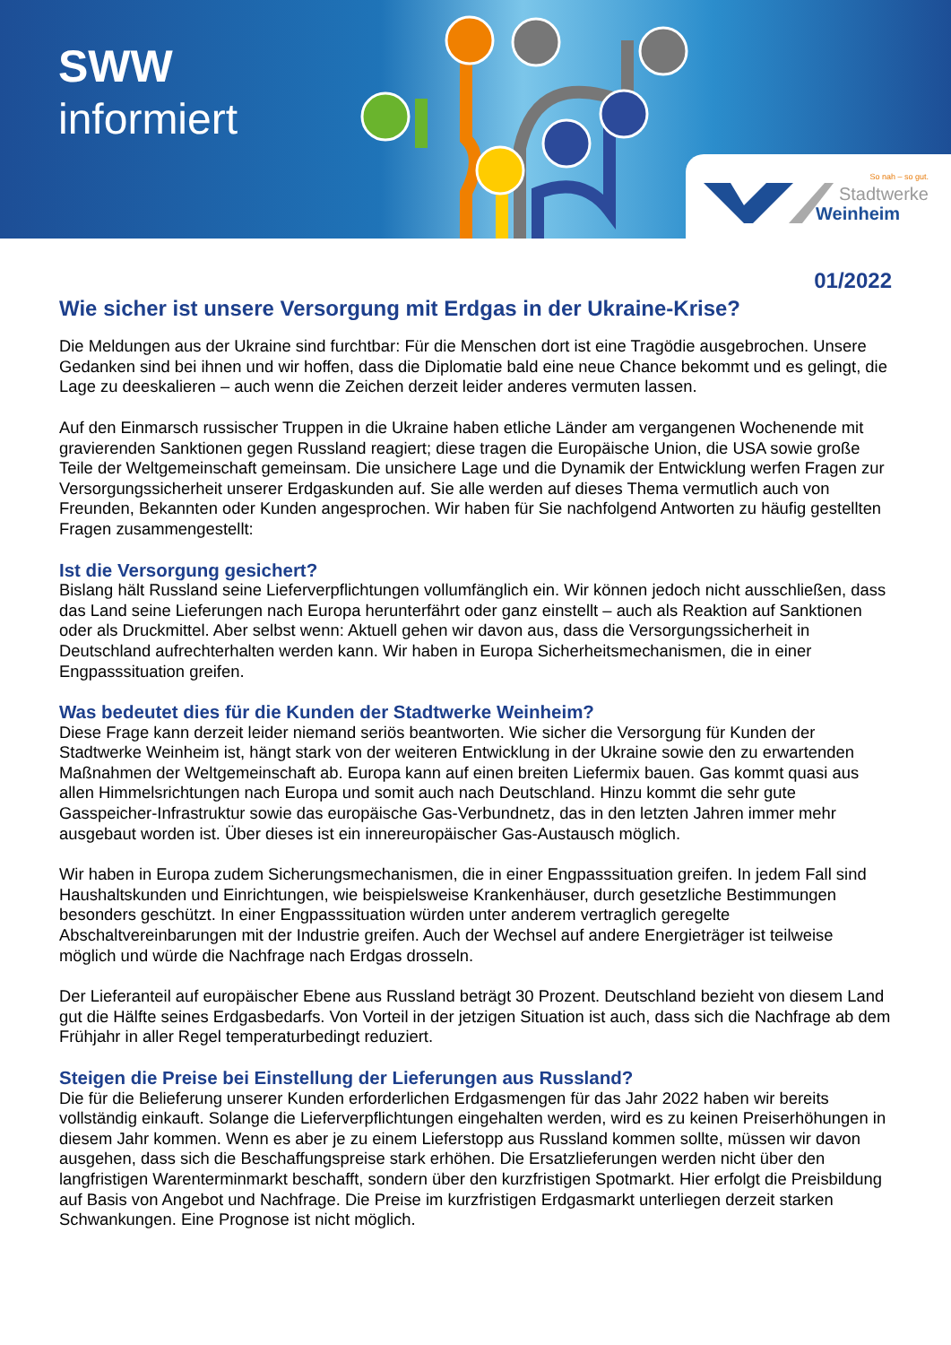SWW
informiert
So nah – so gut.
Stadtwerke
Weinheim
01/2022
Wie sicher ist unsere Versorgung mit Erdgas in der Ukraine-Krise?
Die Meldungen aus der Ukraine sind furchtbar: Für die Menschen dort ist eine Tragödie ausgebrochen. Unsere Gedanken sind bei ihnen und wir hoffen, dass die Diplomatie bald eine neue Chance bekommt und es gelingt, die Lage zu deeskalieren – auch wenn die Zeichen derzeit leider anderes vermuten lassen.
Auf den Einmarsch russischer Truppen in die Ukraine haben etliche Länder am vergangenen Wochenende mit gravierenden Sanktionen gegen Russland reagiert; diese tragen die Europäische Union, die USA sowie große Teile der Weltgemeinschaft gemeinsam. Die unsichere Lage und die Dynamik der Entwicklung werfen Fragen zur Versorgungssicherheit unserer Erdgaskunden auf. Sie alle werden auf dieses Thema vermutlich auch von Freunden, Bekannten oder Kunden angesprochen. Wir haben für Sie nachfolgend Antworten zu häufig gestellten Fragen zusammengestellt:
Ist die Versorgung gesichert?
Bislang hält Russland seine Lieferverpflichtungen vollumfänglich ein. Wir können jedoch nicht ausschließen, dass das Land seine Lieferungen nach Europa herunterfährt oder ganz einstellt – auch als Reaktion auf Sanktionen oder als Druckmittel. Aber selbst wenn: Aktuell gehen wir davon aus, dass die Versorgungssicherheit in Deutschland aufrechterhalten werden kann. Wir haben in Europa Sicherheitsmechanismen, die in einer Engpasssituation greifen.
Was bedeutet dies für die Kunden der Stadtwerke Weinheim?
Diese Frage kann derzeit leider niemand seriös beantworten. Wie sicher die Versorgung für Kunden der Stadtwerke Weinheim ist, hängt stark von der weiteren Entwicklung in der Ukraine sowie den zu erwartenden Maßnahmen der Weltgemeinschaft ab. Europa kann auf einen breiten Liefermix bauen. Gas kommt quasi aus allen Himmelsrichtungen nach Europa und somit auch nach Deutschland. Hinzu kommt die sehr gute Gasspeicher-Infrastruktur sowie das europäische Gas-Verbundnetz, das in den letzten Jahren immer mehr ausgebaut worden ist. Über dieses ist ein innereuropäischer Gas-Austausch möglich.
Wir haben in Europa zudem Sicherungsmechanismen, die in einer Engpasssituation greifen. In jedem Fall sind Haushaltskunden und Einrichtungen, wie beispielsweise Krankenhäuser, durch gesetzliche Bestimmungen besonders geschützt. In einer Engpasssituation würden unter anderem vertraglich geregelte Abschaltvereinbarungen mit der Industrie greifen. Auch der Wechsel auf andere Energieträger ist teilweise möglich und würde die Nachfrage nach Erdgas drosseln.
Der Lieferanteil auf europäischer Ebene aus Russland beträgt 30 Prozent. Deutschland bezieht von diesem Land gut die Hälfte seines Erdgasbedarfs. Von Vorteil in der jetzigen Situation ist auch, dass sich die Nachfrage ab dem Frühjahr in aller Regel temperaturbedingt reduziert.
Steigen die Preise bei Einstellung der Lieferungen aus Russland?
Die für die Belieferung unserer Kunden erforderlichen Erdgasmengen für das Jahr 2022 haben wir bereits vollständig einkauft. Solange die Lieferverpflichtungen eingehalten werden, wird es zu keinen Preiserhöhungen in diesem Jahr kommen. Wenn es aber je zu einem Lieferstopp aus Russland kommen sollte, müssen wir davon ausgehen, dass sich die Beschaffungspreise stark erhöhen. Die Ersatzlieferungen werden nicht über den langfristigen Warenterminmarkt beschafft, sondern über den kurzfristigen Spotmarkt. Hier erfolgt die Preisbildung auf Basis von Angebot und Nachfrage. Die Preise im kurzfristigen Erdgasmarkt unterliegen derzeit starken Schwankungen. Eine Prognose ist nicht möglich.